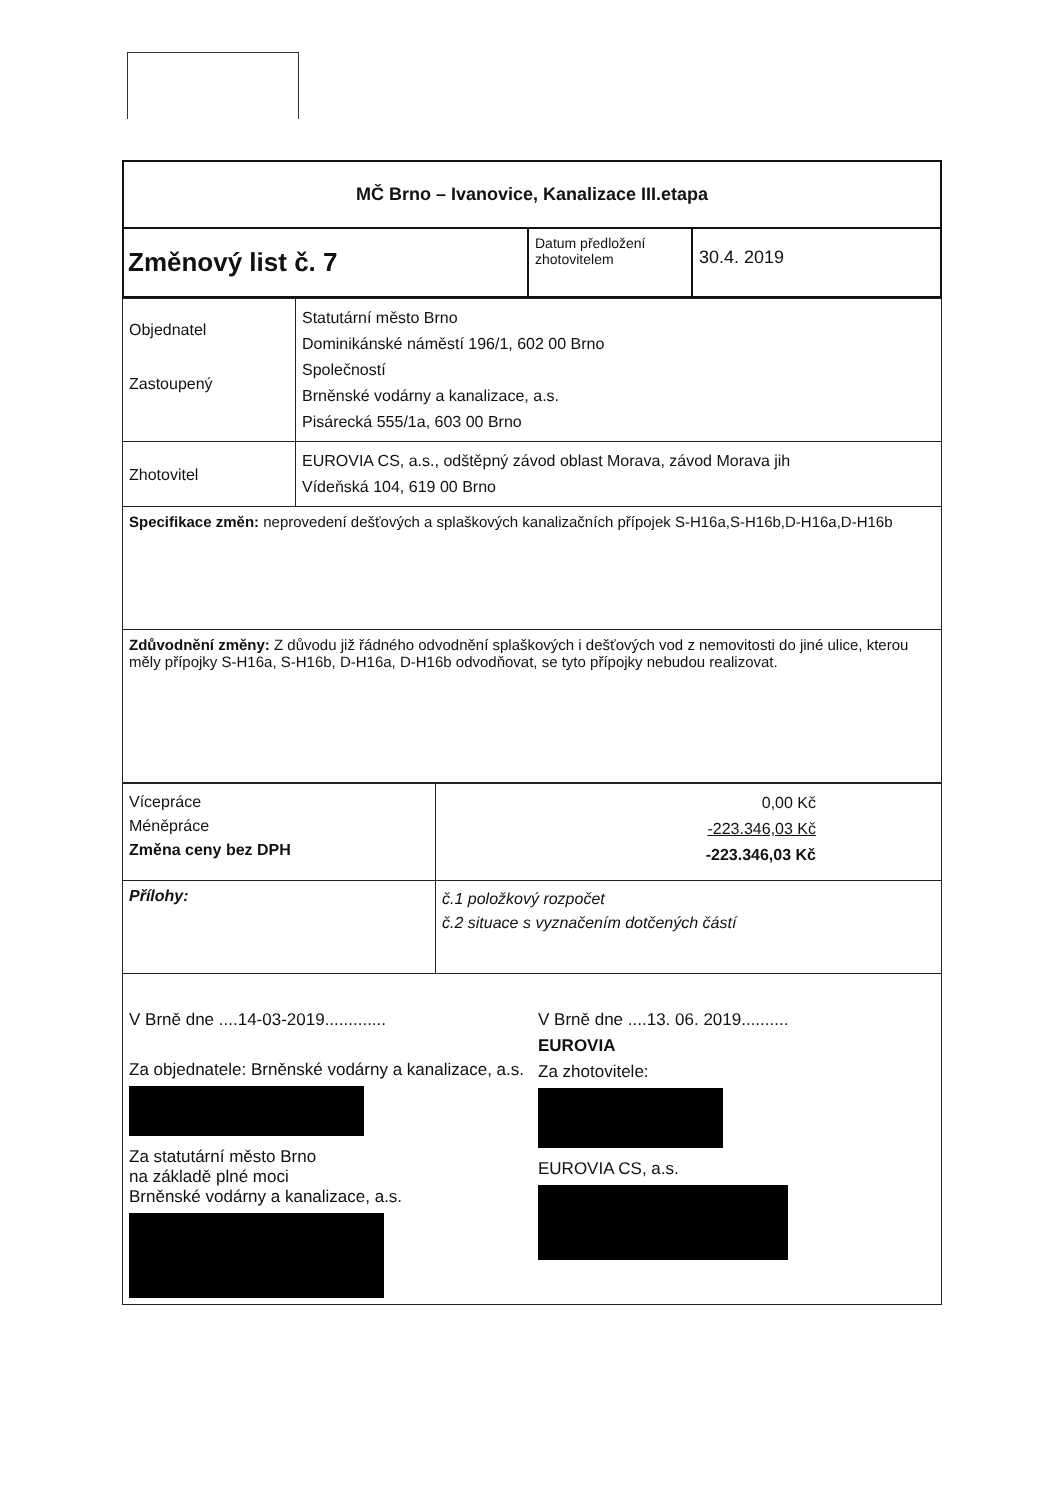| MČ Brno – Ivanovice, Kanalizace III.etapa | | |
| Změnový list č. 7 | Datum předložení zhotovitelem | 30.4. 2019 |
| Objednatel Zastoupený | Statutární město Brno Dominikánské náměstí 196/1, 602 00 Brno Společností Brněnské vodárny a kanalizace, a.s. Pisárecká 555/1a, 603 00 Brno |
| Zhotovitel | EUROVIA CS, a.s., odštěpný závod oblast Morava, závod Morava jih Vídeňská 104, 619 00 Brno |
| Specifikace změn: neprovedení dešťových a splaškových kanalizačních přípojek S-H16a,S-H16b,D-H16a,D-H16b | |
| Zdůvodnění změny: Z důvodu již řádného odvodnění splaškových i dešťových vod z nemovitosti do jiné ulice, kterou měly přípojky S-H16a, S-H16b, D-H16a, D-H16b odvodňovat, se tyto přípojky nebudou realizovat. | |
| Vícepráce Méněpráce Změna ceny bez DPH | 0,00 Kč -223.346,03 Kč -223.346,03 Kč |
| Přílohy: | č.1 položkový rozpočet č.2 situace s vyznačením dotčených částí |
V Brně dne ....14-03-2019.............
Za objednatele: Brněnské vodárny a kanalizace, a.s.
Za statutární město Brno
na základě plné moci
Brněnské vodárny a kanalizace, a.s.
V Brně dne ....13. 06. 2019..........
EUROVIA
Za zhotovitele:
EUROVIA CS, a.s.